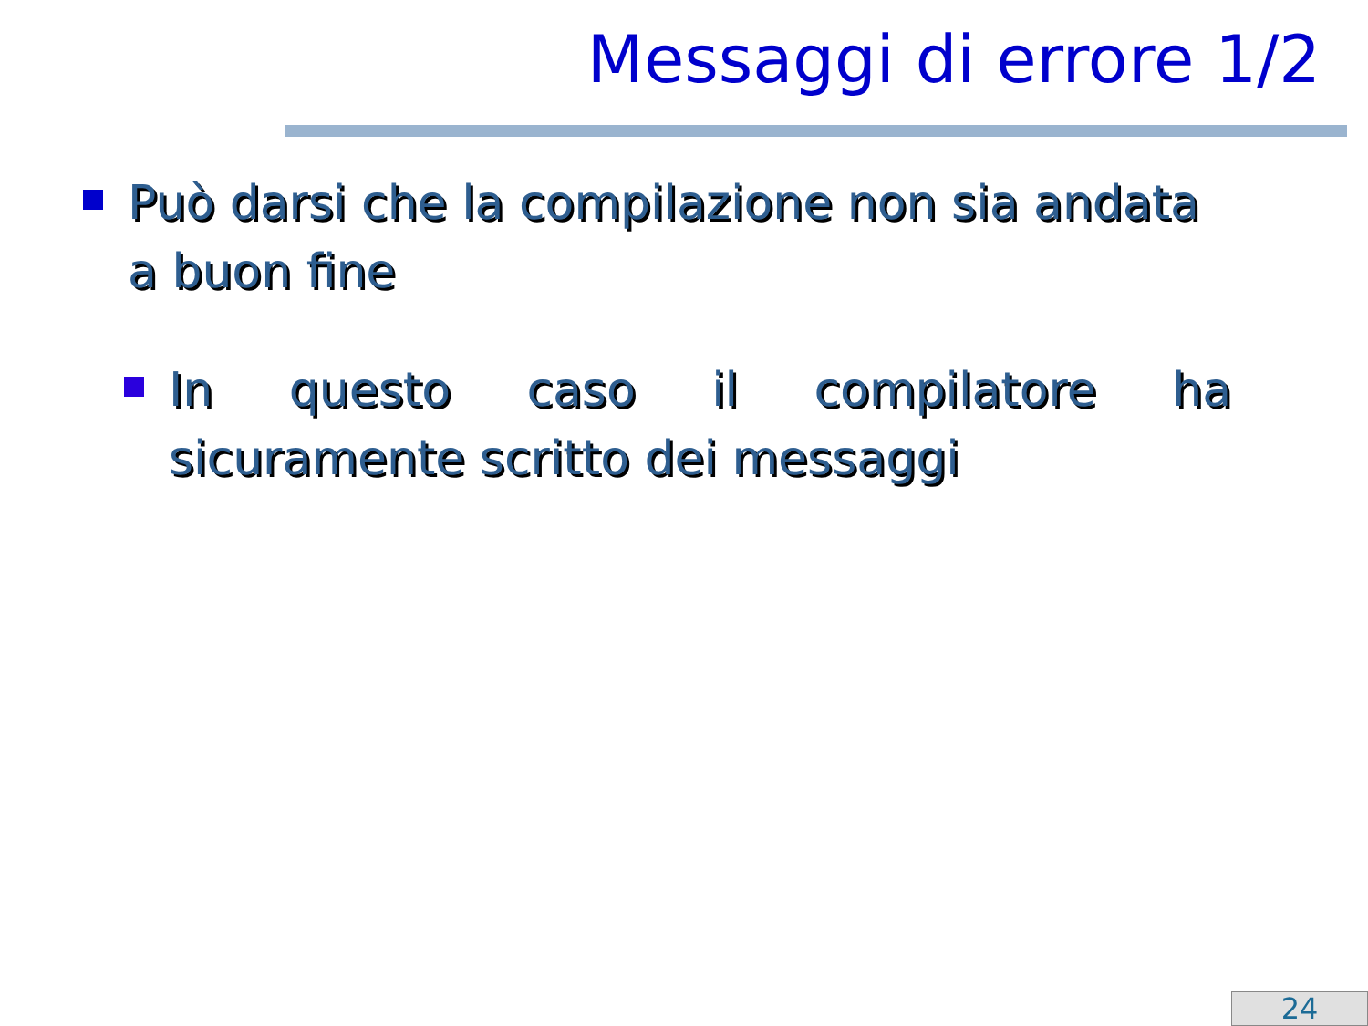Messaggi di errore 1/2
Può darsi che la compilazione non sia andata a buon fine
In questo caso il compilatore ha sicuramente scritto dei messaggi
24